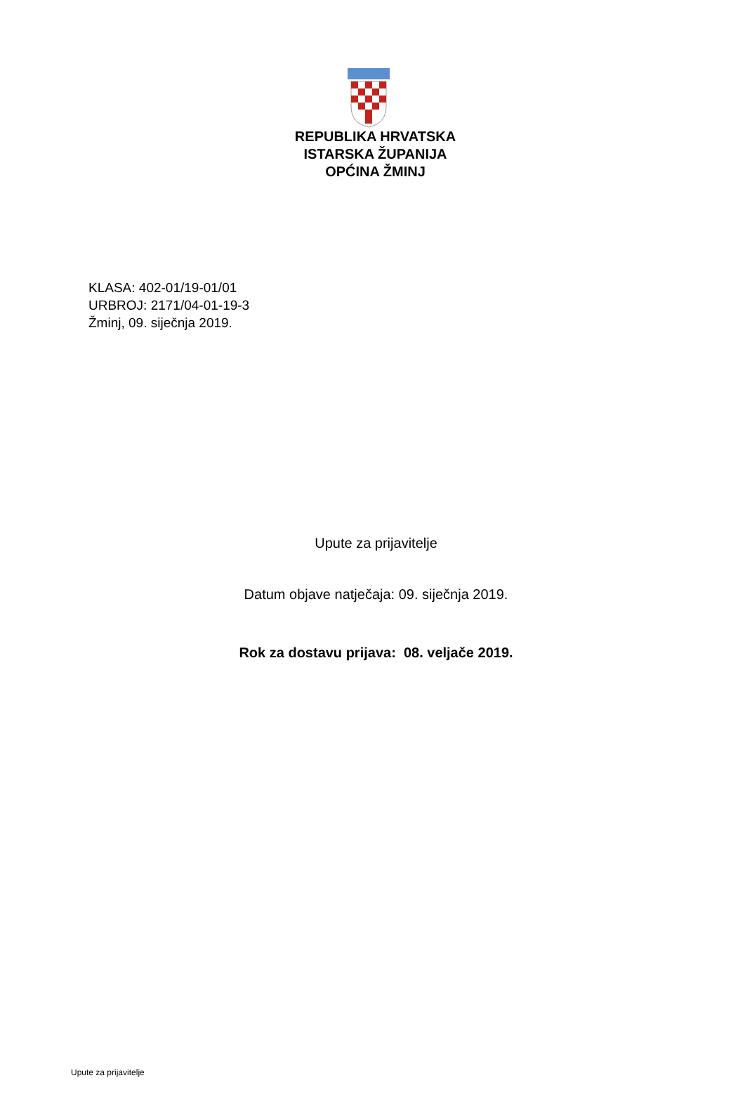REPUBLIKA HRVATSKA
ISTARSKA ŽUPANIJA
OPĆINA ŽMINJ
KLASA: 402-01/19-01/01
URBROJ: 2171/04-01-19-3
Žminj, 09. siječnja 2019.
Upute za prijavitelje
Datum objave natječaja: 09. siječnja 2019.
Rok za dostavu prijava: 08. veljače 2019.
Upute za prijavitelje